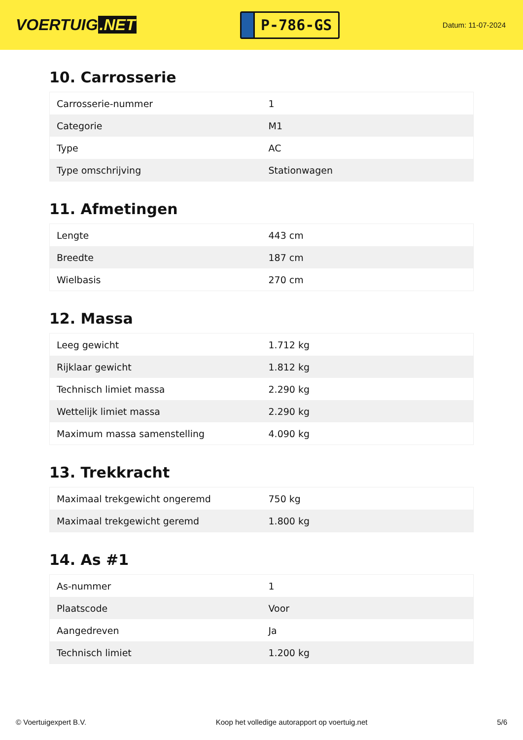VOERTUIG.NET
P-786-GS
Datum: 11-07-2024
10. Carrosserie
| Carrosserie-nummer | 1 |
| Categorie | M1 |
| Type | AC |
| Type omschrijving | Stationwagen |
11. Afmetingen
| Lengte | 443 cm |
| Breedte | 187 cm |
| Wielbasis | 270 cm |
12. Massa
| Leeg gewicht | 1.712 kg |
| Rijklaar gewicht | 1.812 kg |
| Technisch limiet massa | 2.290 kg |
| Wettelijk limiet massa | 2.290 kg |
| Maximum massa samenstelling | 4.090 kg |
13. Trekkracht
| Maximaal trekgewicht ongeremd | 750 kg |
| Maximaal trekgewicht geremd | 1.800 kg |
14. As #1
| As-nummer | 1 |
| Plaatscode | Voor |
| Aangedreven | Ja |
| Technisch limiet | 1.200 kg |
© Voertuigexpert B.V. Koop het volledige autorapport op voertuig.net 5/6